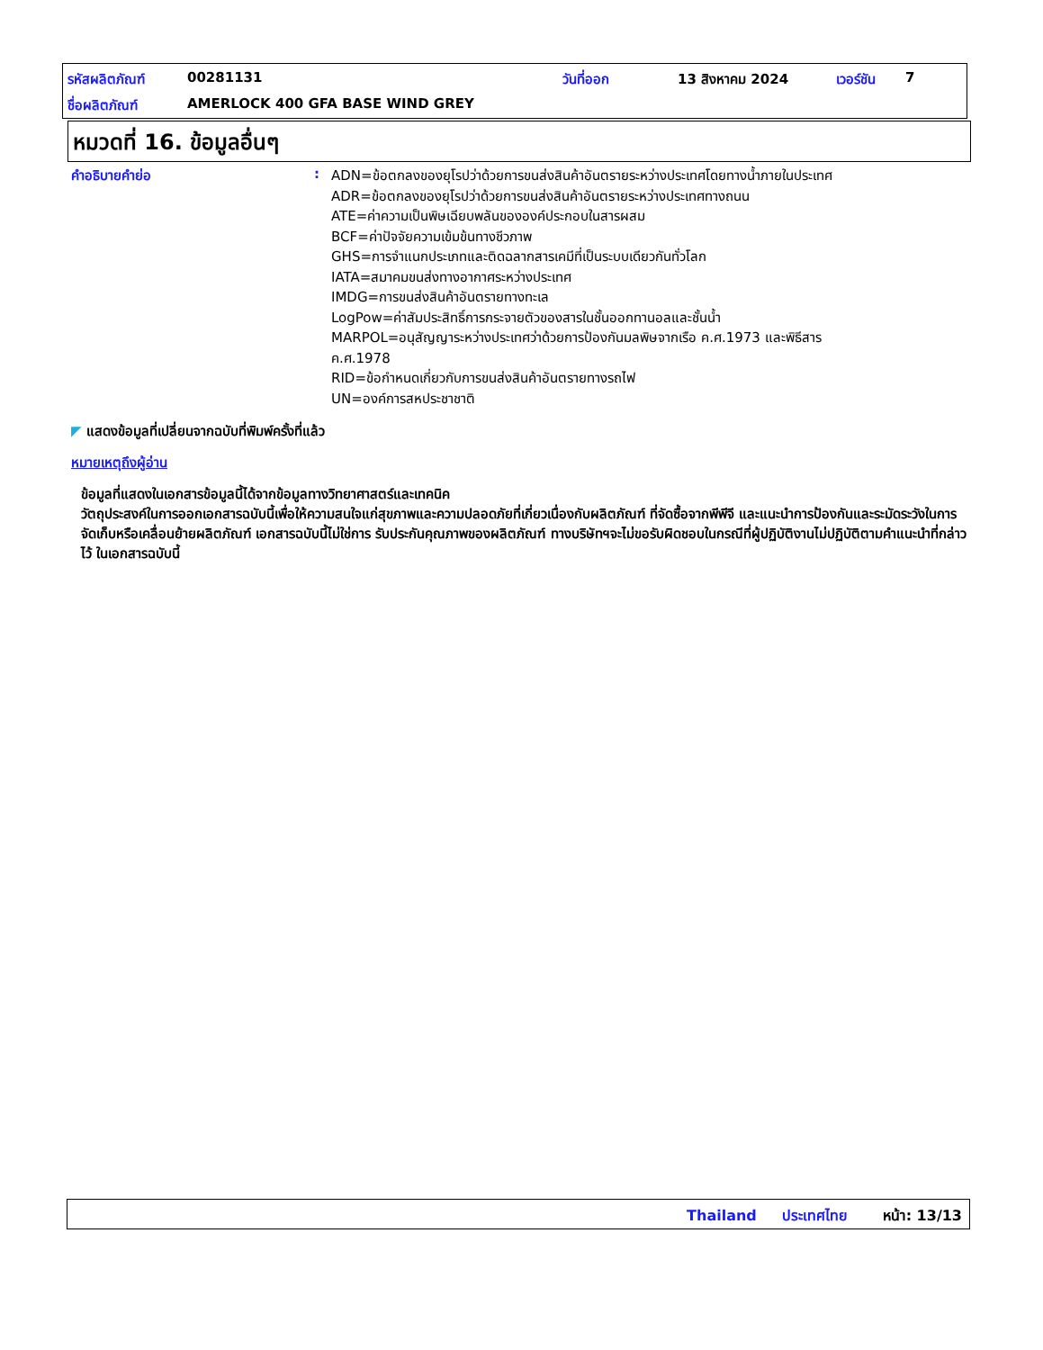รหัสผลิตภัณฑ์ 00281131 วันที่ออก 13 สิงหาคม 2024 เวอร์ชัน 7
ชื่อผลิตภัณฑ์ AMERLOCK 400 GFA BASE WIND GREY
หมวดที่ 16. ข้อมูลอื่นๆ
คำอธิบายคำย่อ :
ADN=ข้อตกลงของยุโรปว่าด้วยการขนส่งสินค้าอันตรายระหว่างประเทศโดยทางน้ำภายในประเทศ
ADR=ข้อตกลงของยุโรปว่าด้วยการขนส่งสินค้าอันตรายระหว่างประเทศทางถนน
ATE=ค่าความเป็นพิษเฉียบพลันขององค์ประกอบในสารผสม
BCF=ค่าปัจจัยความเข้มข้นทางชีวภาพ
GHS=การจำแนกประเภทและติดฉลากสารเคมีที่เป็นระบบเดียวกันทั่วโลก
IATA=สมาคมขนส่งทางอากาศระหว่างประเทศ
IMDG=การขนส่งสินค้าอันตรายทางทะเล
LogPow=ค่าสัมประสิทธิ์การกระจายตัวของสารในชั้นออกทานอลและชั้นน้ำ
MARPOL=อนุสัญญาระหว่างประเทศว่าด้วยการป้องกันมลพิษจากเรือ ค.ศ.1973 และพิธีสาร
ค.ศ.1978
RID=ข้อกำหนดเกี่ยวกับการขนส่งสินค้าอันตรายทางรถไฟ
UN=องค์การสหประชาชาติ
◤ แสดงข้อมูลที่เปลี่ยนจากฉบับที่พิมพ์ครั้งที่แล้ว
หมายเหตุถึงผู้อ่าน
ข้อมูลที่แสดงในเอกสารข้อมูลนี้ได้จากข้อมูลทางวิทยาศาสตร์และเทคนิค
วัตถุประสงค์ในการออกเอกสารฉบับนี้เพื่อให้ความสนใจแก่สุขภาพและความปลอดภัยที่เกี่ยวเนื่องกับผลิตภัณฑ์ ที่จัดซื้อจากพีพีจี และแนะนำการป้องกันและระมัดระวังในการจัดเก็บหรือเคลื่อนย้ายผลิตภัณฑ์ เอกสารฉบับนี้ไม่ใช่การ รับประกันคุณภาพของผลิตภัณฑ์ ทางบริษัทฯจะไม่ขอรับผิดชอบในกรณีที่ผู้ปฏิบัติงานไม่ปฏิบัติตามคำแนะนำที่กล่าวไว้ ในเอกสารฉบับนี้
Thailand ประเทศไทย หน้า: 13/13